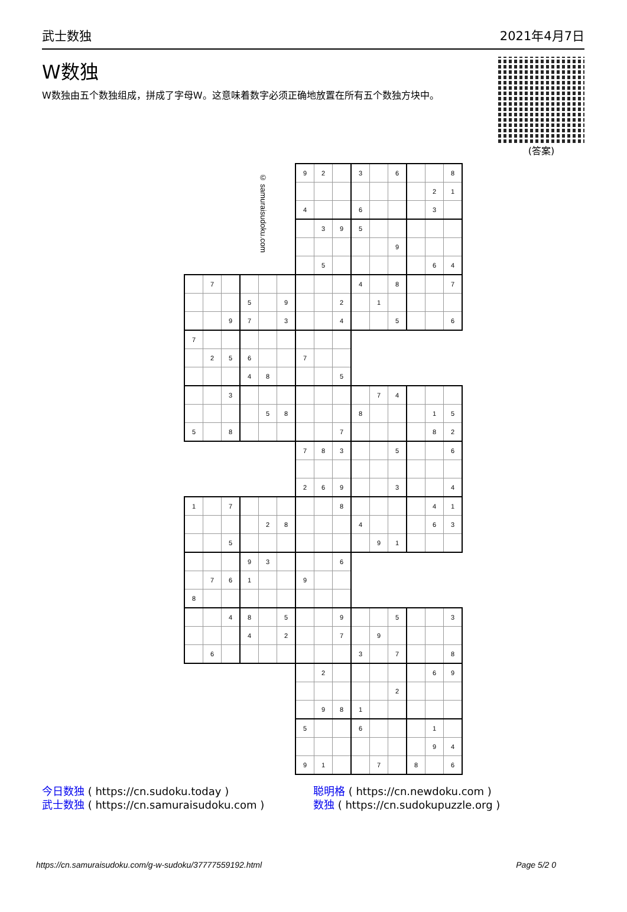武士数独 2021年4月7日
W数独
W数独由五个数独组成，拼成了字母W。这意味着数字必须正确地放置在所有五个数独方块中。
(答案)
| | | | | © samuraisudoku.com | | 9 | 2 | | 3 | | 6 | | | 8 |
| | | | | | | | | | | | | | 2 | 1 |
| | | | | | | 4 | | | 6 | | | | 3 | |
| | | | | | | | 3 | 9 | 5 | | | | | |
| | | | | | | | | | | | 9 | | | |
| | | | | | | | 5 | | | | | | 6 | 4 |
| | 7 | | | | | | | | 4 | | 8 | | | 7 |
| | | | 5 | | 9 | | | 2 | | 1 | | | | |
| | | 9 | 7 | | 3 | | | 4 | | | 5 | | | 6 |
| 7 | | | | | | | | | | | | | | |
| | 2 | 5 | 6 | | | 7 | | | | | | | | |
| | | | 4 | 8 | | | | 5 | | | | | | |
| | | 3 | | | | | | | | 7 | 4 | | | |
| | | | | 5 | 8 | | | | 8 | | | | 1 | 5 |
| 5 | | 8 | | | | | | 7 | | | | | 8 | 2 |
| | | | | | | 7 | 8 | 3 | | | 5 | | | 6 |
| | | | | | | 2 | 6 | 9 | | | 3 | | | 4 |
| 1 | | 7 | | | | | | 8 | | | | | 4 | 1 |
| | | | | 2 | 8 | | | | 4 | | | | 6 | 3 |
| | | 5 | | | | | | | | 9 | 1 | | | |
| | | | 9 | 3 | | | | 6 | | | | | | |
| | 7 | 6 | 1 | | | 9 | | | | | | | | |
| 8 | | | | | | | | | | | | | | |
| | | 4 | 8 | | 5 | | | 9 | | | 5 | | | 3 |
| | | | 4 | | 2 | | | 7 | | 9 | | | | |
| | 6 | | | | | | | | 3 | | 7 | | | 8 |
| | | | | | | | 2 | | | | | | 6 | 9 |
| | | | | | | | | | | | 2 | | | |
| | | | | | | | 9 | 8 | 1 | | | | | |
| | | | | | | 5 | | | 6 | | | | 1 | |
| | | | | | | | | | | | | | 9 | 4 |
| | | | | | | 9 | 1 | | | 7 | | 8 | | 6 |
今日数独 ( https://cn.sudoku.today )
武士数独 ( https://cn.samuraisudoku.com )
聪明格 ( https://cn.newdoku.com )
数独 ( https://cn.sudokupuzzle.org )
https://cn.samuraisudoku.com/g-w-sudoku/37777559192.html Page 5/2 0